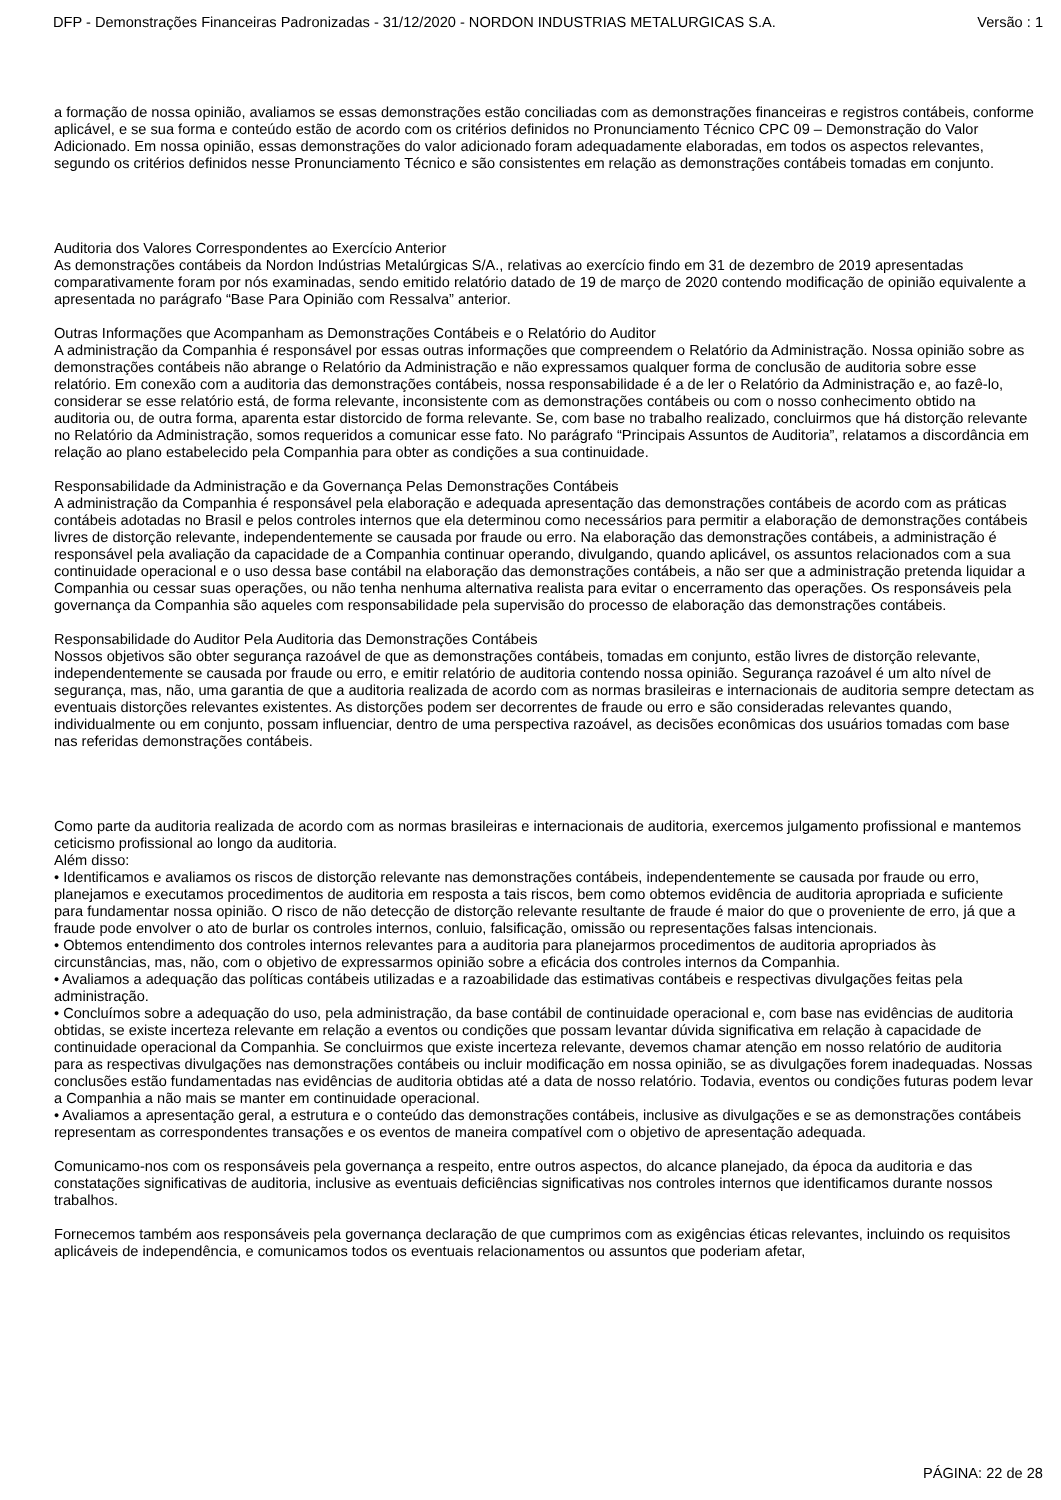DFP - Demonstrações Financeiras Padronizadas - 31/12/2020 - NORDON INDUSTRIAS METALURGICAS S.A. Versão : 1
a formação de nossa opinião, avaliamos se essas demonstrações estão conciliadas com as demonstrações financeiras e registros contábeis, conforme aplicável, e se sua forma e conteúdo estão de acordo com os critérios definidos no Pronunciamento Técnico CPC 09 – Demonstração do Valor Adicionado. Em nossa opinião, essas demonstrações do valor adicionado foram adequadamente elaboradas, em todos os aspectos relevantes, segundo os critérios definidos nesse Pronunciamento Técnico e são consistentes em relação as demonstrações contábeis tomadas em conjunto.
Auditoria dos Valores Correspondentes ao Exercício Anterior
As demonstrações contábeis da Nordon Indústrias Metalúrgicas S/A., relativas ao exercício findo em 31 de dezembro de 2019 apresentadas comparativamente foram por nós examinadas, sendo emitido relatório datado de 19 de março de 2020 contendo modificação de opinião equivalente a apresentada no parágrafo “Base Para Opinião com Ressalva” anterior.
Outras Informações que Acompanham as Demonstrações Contábeis e o Relatório do Auditor
A administração da Companhia é responsável por essas outras informações que compreendem o Relatório da Administração. Nossa opinião sobre as demonstrações contábeis não abrange o Relatório da Administração e não expressamos qualquer forma de conclusão de auditoria sobre esse relatório. Em conexão com a auditoria das demonstrações contábeis, nossa responsabilidade é a de ler o Relatório da Administração e, ao fazê-lo, considerar se esse relatório está, de forma relevante, inconsistente com as demonstrações contábeis ou com o nosso conhecimento obtido na auditoria ou, de outra forma, aparenta estar distorcido de forma relevante. Se, com base no trabalho realizado, concluirmos que há distorção relevante no Relatório da Administração, somos requeridos a comunicar esse fato. No parágrafo “Principais Assuntos de Auditoria”, relatamos a discordância em relação ao plano estabelecido pela Companhia para obter as condições a sua continuidade.
Responsabilidade da Administração e da Governança Pelas Demonstrações Contábeis
A administração da Companhia é responsável pela elaboração e adequada apresentação das demonstrações contábeis de acordo com as práticas contábeis adotadas no Brasil e pelos controles internos que ela determinou como necessários para permitir a elaboração de demonstrações contábeis livres de distorção relevante, independentemente se causada por fraude ou erro. Na elaboração das demonstrações contábeis, a administração é responsável pela avaliação da capacidade de a Companhia continuar operando, divulgando, quando aplicável, os assuntos relacionados com a sua continuidade operacional e o uso dessa base contábil na elaboração das demonstrações contábeis, a não ser que a administração pretenda liquidar a Companhia ou cessar suas operações, ou não tenha nenhuma alternativa realista para evitar o encerramento das operações. Os responsáveis pela governança da Companhia são aqueles com responsabilidade pela supervisão do processo de elaboração das demonstrações contábeis.
Responsabilidade do Auditor Pela Auditoria das Demonstrações Contábeis
Nossos objetivos são obter segurança razoável de que as demonstrações contábeis, tomadas em conjunto, estão livres de distorção relevante, independentemente se causada por fraude ou erro, e emitir relatório de auditoria contendo nossa opinião. Segurança razoável é um alto nível de segurança, mas, não, uma garantia de que a auditoria realizada de acordo com as normas brasileiras e internacionais de auditoria sempre detectam as eventuais distorções relevantes existentes. As distorções podem ser decorrentes de fraude ou erro e são consideradas relevantes quando, individualmente ou em conjunto, possam influenciar, dentro de uma perspectiva razoável, as decisões econômicas dos usuários tomadas com base nas referidas demonstrações contábeis.
Como parte da auditoria realizada de acordo com as normas brasileiras e internacionais de auditoria, exercemos julgamento profissional e mantemos ceticismo profissional ao longo da auditoria.
Além disso:
• Identificamos e avaliamos os riscos de distorção relevante nas demonstrações contábeis, independentemente se causada por fraude ou erro, planejamos e executamos procedimentos de auditoria em resposta a tais riscos, bem como obtemos evidência de auditoria apropriada e suficiente para fundamentar nossa opinião. O risco de não detecção de distorção relevante resultante de fraude é maior do que o proveniente de erro, já que a fraude pode envolver o ato de burlar os controles internos, conluio, falsificação, omissão ou representações falsas intencionais.
• Obtemos entendimento dos controles internos relevantes para a auditoria para planejarmos procedimentos de auditoria apropriados às circunstâncias, mas, não, com o objetivo de expressarmos opinião sobre a eficácia dos controles internos da Companhia.
• Avaliamos a adequação das políticas contábeis utilizadas e a razoabilidade das estimativas contábeis e respectivas divulgações feitas pela administração.
• Concluímos sobre a adequação do uso, pela administração, da base contábil de continuidade operacional e, com base nas evidências de auditoria obtidas, se existe incerteza relevante em relação a eventos ou condições que possam levantar dúvida significativa em relação à capacidade de continuidade operacional da Companhia. Se concluirmos que existe incerteza relevante, devemos chamar atenção em nosso relatório de auditoria para as respectivas divulgações nas demonstrações contábeis ou incluir modificação em nossa opinião, se as divulgações forem inadequadas. Nossas conclusões estão fundamentadas nas evidências de auditoria obtidas até a data de nosso relatório. Todavia, eventos ou condições futuras podem levar a Companhia a não mais se manter em continuidade operacional.
• Avaliamos a apresentação geral, a estrutura e o conteúdo das demonstrações contábeis, inclusive as divulgações e se as demonstrações contábeis representam as correspondentes transações e os eventos de maneira compatível com o objetivo de apresentação adequada.
Comunicamo-nos com os responsáveis pela governança a respeito, entre outros aspectos, do alcance planejado, da época da auditoria e das constatações significativas de auditoria, inclusive as eventuais deficiências significativas nos controles internos que identificamos durante nossos trabalhos.
Fornecemos também aos responsáveis pela governança declaração de que cumprimos com as exigências éticas relevantes, incluindo os requisitos aplicáveis de independência, e comunicamos todos os eventuais relacionamentos ou assuntos que poderiam afetar,
PÁGINA: 22 de 28